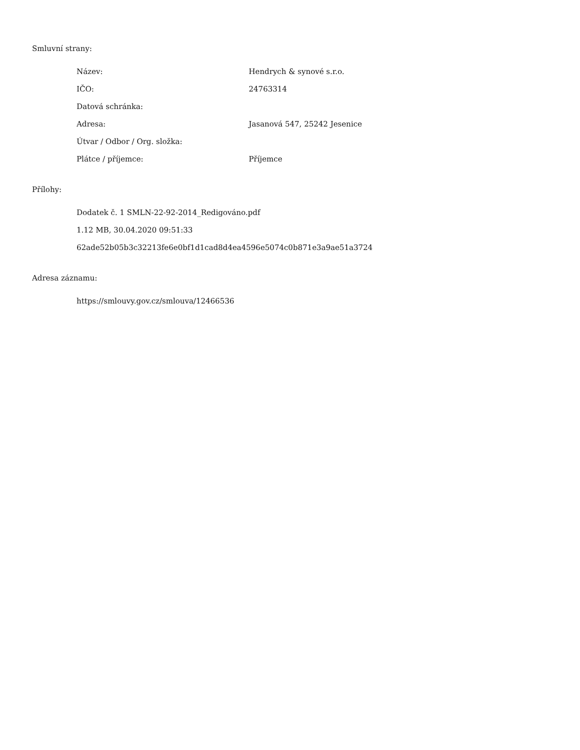Smluvní strany:
| Název: | Hendrych & synové s.r.o. |
| IČO: | 24763314 |
| Datová schránka: | |
| Adresa: | Jasanová 547, 25242 Jesenice |
| Útvar / Odbor / Org. složka: | |
| Plátce / příjemce: | Příjemce |
Přílohy:
Dodatek č. 1 SMLN-22-92-2014_Redigováno.pdf
1.12 MB, 30.04.2020 09:51:33
62ade52b05b3c32213fe6e0bf1d1cad8d4ea4596e5074c0b871e3a9ae51a3724
Adresa záznamu:
https://smlouvy.gov.cz/smlouva/12466536